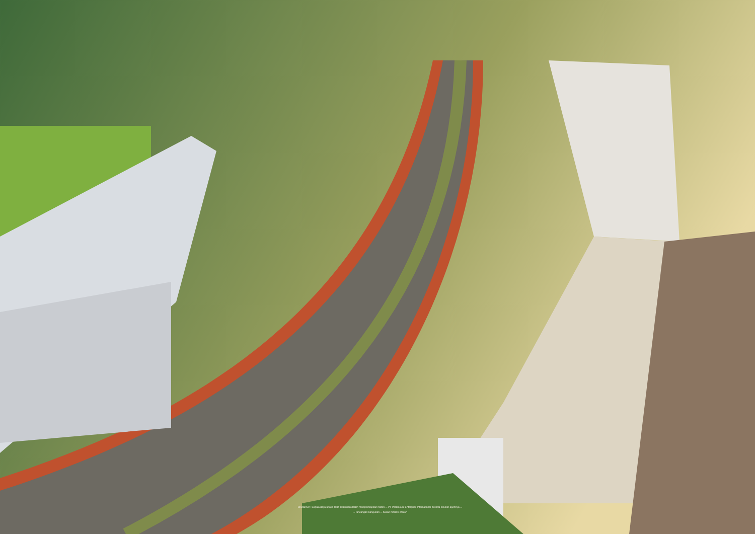Disclaimer : Segala daya upaya telah dilakukan dalam mempersiapkan materi ... PT Paramount Enterprise International beserta seluruh agennya ...
... rancangan bangunan ... bukan model / contoh